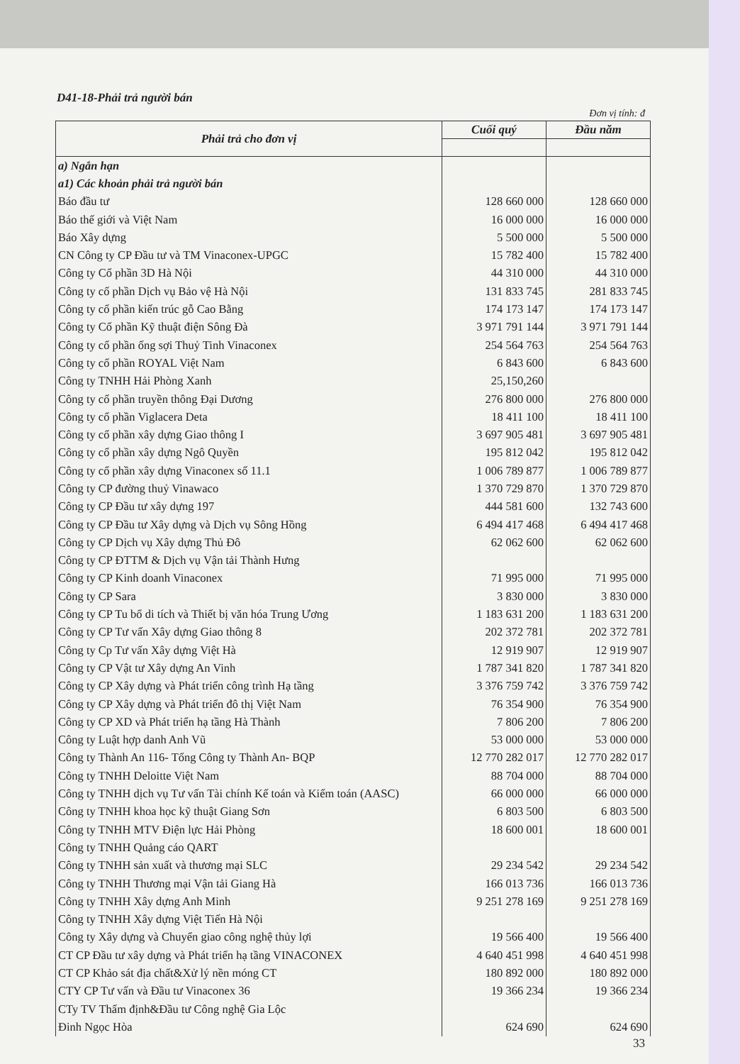D41-18-Phải trả người bán
Đơn vị tính: đ
| Phải trả cho đơn vị | Cuối quý | Đầu năm |
| --- | --- | --- |
| a) Ngắn hạn | | |
| a1) Các khoản phải trả người bán | | |
| Báo đầu tư | 128 660 000 | 128 660 000 |
| Báo thế giới và Việt Nam | 16 000 000 | 16 000 000 |
| Báo Xây dựng | 5 500 000 | 5 500 000 |
| CN Công ty CP Đầu tư và TM Vinaconex-UPGC | 15 782 400 | 15 782 400 |
| Công ty Cổ phần 3D Hà Nội | 44 310 000 | 44 310 000 |
| Công ty cổ phần Dịch vụ Bảo vệ Hà Nội | 131 833 745 | 281 833 745 |
| Công ty cổ phần kiến trúc gỗ Cao Bằng | 174 173 147 | 174 173 147 |
| Công ty Cổ phần Kỹ thuật điện Sông Đà | 3 971 791 144 | 3 971 791 144 |
| Công ty cổ phần ống sợi Thuỷ Tinh Vinaconex | 254 564 763 | 254 564 763 |
| Công ty cổ phần ROYAL Việt Nam | 6 843 600 | 6 843 600 |
| Công ty TNHH Hải Phòng Xanh | 25,150,260 | |
| Công ty cổ phần truyền thông Đại Dương | 276 800 000 | 276 800 000 |
| Công ty cổ phần Viglacera Deta | 18 411 100 | 18 411 100 |
| Công ty cổ phần xây dựng Giao thông I | 3 697 905 481 | 3 697 905 481 |
| Công ty cổ phần xây dựng Ngô Quyền | 195 812 042 | 195 812 042 |
| Công ty cổ phần xây dựng Vinaconex số 11.1 | 1 006 789 877 | 1 006 789 877 |
| Công ty CP đường thuỷ Vinawaco | 1 370 729 870 | 1 370 729 870 |
| Công ty CP Đầu tư xây dựng 197 | 444 581 600 | 132 743 600 |
| Công ty CP Đầu tư Xây dựng và Dịch vụ Sông Hồng | 6 494 417 468 | 6 494 417 468 |
| Công ty CP Dịch vụ Xây dựng Thủ Đô | 62 062 600 | 62 062 600 |
| Công ty CP ĐTTM & Dịch vụ Vận tải Thành Hưng | | |
| Công ty CP Kinh doanh Vinaconex | 71 995 000 | 71 995 000 |
| Công ty CP Sara | 3 830 000 | 3 830 000 |
| Công ty CP Tu bổ di tích và Thiết bị văn hóa Trung Ương | 1 183 631 200 | 1 183 631 200 |
| Công ty CP Tư vấn Xây dựng Giao thông 8 | 202 372 781 | 202 372 781 |
| Công ty Cp Tư vấn Xây dựng Việt Hà | 12 919 907 | 12 919 907 |
| Công ty CP Vật tư Xây dựng An Vinh | 1 787 341 820 | 1 787 341 820 |
| Công ty CP Xây dựng và Phát triển công trình Hạ tầng | 3 376 759 742 | 3 376 759 742 |
| Công ty CP Xây dựng và Phát triển đô thị Việt Nam | 76 354 900 | 76 354 900 |
| Công ty CP XD và Phát triển hạ tầng Hà Thành | 7 806 200 | 7 806 200 |
| Công ty Luật hợp danh Anh Vũ | 53 000 000 | 53 000 000 |
| Công ty Thành An 116- Tổng Công ty Thành An- BQP | 12 770 282 017 | 12 770 282 017 |
| Công ty TNHH Deloitte Việt Nam | 88 704 000 | 88 704 000 |
| Công ty TNHH dịch vụ Tư vấn Tài chính Kế toán và Kiểm toán (AASC) | 66 000 000 | 66 000 000 |
| Công ty TNHH khoa học kỹ thuật Giang Sơn | 6 803 500 | 6 803 500 |
| Công ty TNHH MTV Điện lực Hải Phòng | 18 600 001 | 18 600 001 |
| Công ty TNHH Quảng cáo QART | | |
| Công ty TNHH sản xuất và thương mại SLC | 29 234 542 | 29 234 542 |
| Công ty TNHH Thương mại Vận tải Giang Hà | 166 013 736 | 166 013 736 |
| Công ty TNHH Xây dựng Anh Minh | 9 251 278 169 | 9 251 278 169 |
| Công ty TNHH Xây dựng Việt Tiến Hà Nội | | |
| Công ty Xây dựng và Chuyển giao công nghệ thủy lợi | 19 566 400 | 19 566 400 |
| CT CP Đầu tư xây dựng và Phát triển hạ tầng VINACONEX | 4 640 451 998 | 4 640 451 998 |
| CT CP Khảo sát địa chất&Xử lý nền móng CT | 180 892 000 | 180 892 000 |
| CTY CP Tư vấn và Đầu tư Vinaconex 36 | 19 366 234 | 19 366 234 |
| CTy TV Thẩm định&Đầu tư Công nghệ Gia Lộc | | |
| Đinh Ngọc Hòa | 624 690 | 624 690 |
33